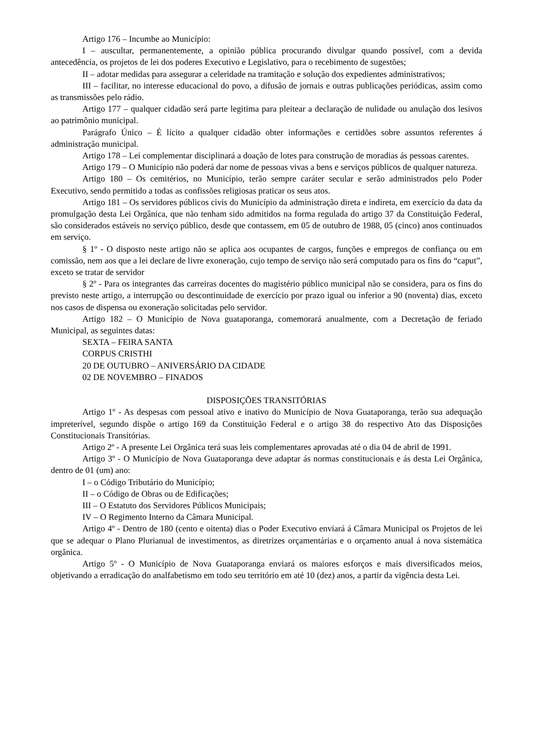Artigo 176 – Incumbe ao Município:
I – auscultar, permanentemente, a opinião pública procurando divulgar quando possível, com a devida antecedência, os projetos de lei dos poderes Executivo e Legislativo, para o recebimento de sugestões;
II – adotar medidas para assegurar a celeridade na tramitação e solução dos expedientes administrativos;
III – facilitar, no interesse educacional do povo, a difusão de jornais e outras publicações periódicas, assim como as transmissões pelo rádio.
Artigo 177 – qualquer cidadão será parte legitima para pleitear a declaração de nulidade ou anulação dos lesivos ao patrimônio municipal.
Parágrafo Único – É lícito a qualquer cidadão obter informações e certidões sobre assuntos referentes á administração municipal.
Artigo 178 – Lei complementar disciplinará a doação de lotes para construção de moradias ás pessoas carentes.
Artigo 179 – O Município não poderá dar nome de pessoas vivas a bens e serviços públicos de qualquer natureza.
Artigo 180 – Os cemitérios, no Município, terão sempre caráter secular e serão administrados pelo Poder Executivo, sendo permitido a todas as confissões religiosas praticar os seus atos.
Artigo 181 – Os servidores públicos civis do Município da administração direta e indireta, em exercício da data da promulgação desta Lei Orgânica, que não tenham sido admitidos na forma regulada do artigo 37 da Constituição Federal, são considerados estáveis no serviço público, desde que contassem, em 05 de outubro de 1988, 05 (cinco) anos continuados em serviço.
§ 1º - O disposto neste artigo não se aplica aos ocupantes de cargos, funções e empregos de confiança ou em comissão, nem aos que a lei declare de livre exoneração, cujo tempo de serviço não será computado para os fins do “caput”, exceto se tratar de servidor
§ 2º - Para os integrantes das carreiras docentes do magistério público municipal não se considera, para os fins do previsto neste artigo, a interrupção ou descontinuidade de exercício por prazo igual ou inferior a 90 (noventa) dias, exceto nos casos de dispensa ou exoneração solicitadas pelo servidor.
Artigo 182 – O Município de Nova guataporanga, comemorará anualmente, com a Decretação de feriado Municipal, as seguintes datas:
SEXTA – FEIRA SANTA
CORPUS CRISTHI
20 DE OUTUBRO – ANIVERSÁRIO DA CIDADE
02 DE NOVEMBRO – FINADOS
DISPOSIÇÕES TRANSITÓRIAS
Artigo 1º - As despesas com pessoal ativo e inativo do Município de Nova Guataporanga, terão sua adequação impreterível, segundo dispõe o artigo 169 da Constituição Federal e o artigo 38 do respectivo Ato das Disposições Constitucionais Transitórias.
Artigo 2º - A presente Lei Orgânica terá suas leis complementares aprovadas até o dia 04 de abril de 1991.
Artigo 3º - O Município de Nova Guataporanga deve adaptar ás normas constitucionais e ás desta Lei Orgânica, dentro de 01 (um) ano:
I – o Código Tributário do Município;
II – o Código de Obras ou de Edificações;
III – O Estatuto dos Servidores Públicos Municipais;
IV – O Regimento Interno da Câmara Municipal.
Artigo 4º - Dentro de 180 (cento e oitenta) dias o Poder Executivo enviará á Câmara Municipal os Projetos de lei que se adequar o Plano Plurianual de investimentos, as diretrizes orçamentárias e o orçamento anual á nova sistemática orgânica.
Artigo 5º - O Município de Nova Guataporanga enviará os maiores esforços e mais diversificados meios, objetivando a erradicação do analfabetismo em todo seu território em até 10 (dez) anos, a partir da vigência desta Lei.